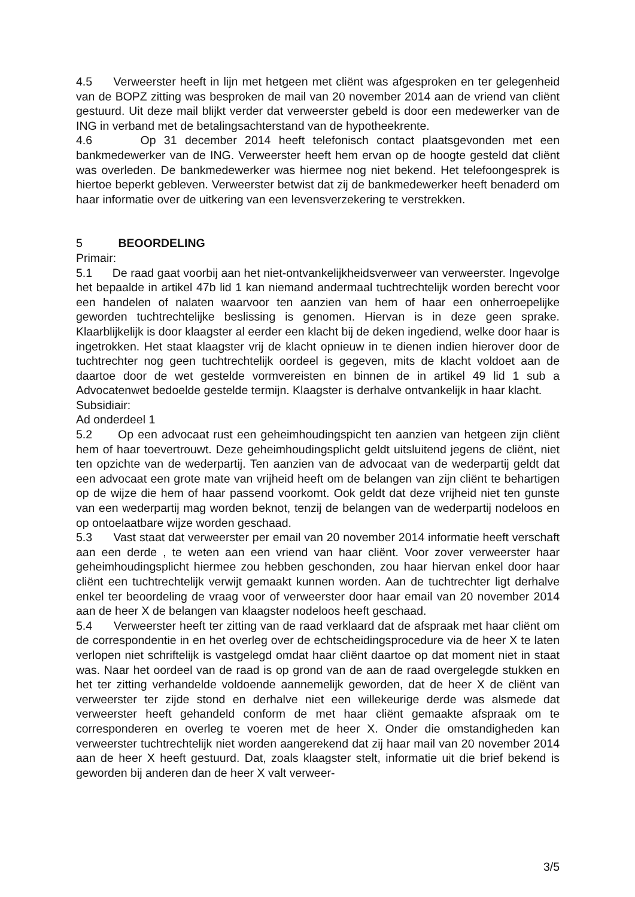4.5 Verweerster heeft in lijn met hetgeen met cliënt was afgesproken en ter gelegenheid van de BOPZ zitting was besproken de mail van 20 november 2014 aan de vriend van cliënt gestuurd. Uit deze mail blijkt verder dat verweerster gebeld is door een medewerker van de ING in verband met de betalingsachterstand van de hypotheekrente.
4.6 Op 31 december 2014 heeft telefonisch contact plaatsgevonden met een bankmedewerker van de ING. Verweerster heeft hem ervan op de hoogte gesteld dat cliënt was overleden. De bankmedewerker was hiermee nog niet bekend. Het telefoongesprek is hiertoe beperkt gebleven. Verweerster betwist dat zij de bankmedewerker heeft benaderd om haar informatie over de uitkering van een levensverzekering te verstrekken.
5 BEOORDELING
Primair:
5.1 De raad gaat voorbij aan het niet-ontvankelijkheidsverweer van verweerster. Ingevolge het bepaalde in artikel 47b lid 1 kan niemand andermaal tuchtrechtelijk worden berecht voor een handelen of nalaten waarvoor ten aanzien van hem of haar een onherroepelijke geworden tuchtrechtelijke beslissing is genomen. Hiervan is in deze geen sprake. Klaarblijkelijk is door klaagster al eerder een klacht bij de deken ingediend, welke door haar is ingetrokken. Het staat klaagster vrij de klacht opnieuw in te dienen indien hierover door de tuchtrechter nog geen tuchtrechtelijk oordeel is gegeven, mits de klacht voldoet aan de daartoe door de wet gestelde vormvereisten en binnen de in artikel 49 lid 1 sub a Advocatenwet bedoelde gestelde termijn. Klaagster is derhalve ontvankelijk in haar klacht.
Subsidiair:
Ad onderdeel 1
5.2 Op een advocaat rust een geheimhoudingspicht ten aanzien van hetgeen zijn cliënt hem of haar toevertrouwt. Deze geheimhoudingsplicht geldt uitsluitend jegens de cliënt, niet ten opzichte van de wederpartij. Ten aanzien van de advocaat van de wederpartij geldt dat een advocaat een grote mate van vrijheid heeft om de belangen van zijn cliënt te behartigen op de wijze die hem of haar passend voorkomt. Ook geldt dat deze vrijheid niet ten gunste van een wederpartij mag worden beknot, tenzij de belangen van de wederpartij nodeloos en op ontoelaatbare wijze worden geschaad.
5.3 Vast staat dat verweerster per email van 20 november 2014 informatie heeft verschaft aan een derde , te weten aan een vriend van haar cliënt. Voor zover verweerster haar geheimhoudingsplicht hiermee zou hebben geschonden, zou haar hiervan enkel door haar cliënt een tuchtrechtelijk verwijt gemaakt kunnen worden. Aan de tuchtrechter ligt derhalve enkel ter beoordeling de vraag voor of verweerster door haar email van 20 november 2014 aan de heer X de belangen van klaagster nodeloos heeft geschaad.
5.4 Verweerster heeft ter zitting van de raad verklaard dat de afspraak met haar cliënt om de correspondentie in en het overleg over de echtscheidingsprocedure via de heer X te laten verlopen niet schriftelijk is vastgelegd omdat haar cliënt daartoe op dat moment niet in staat was. Naar het oordeel van de raad is op grond van de aan de raad overgelegde stukken en het ter zitting verhandelde voldoende aannemelijk geworden, dat de heer X de cliënt van verweerster ter zijde stond en derhalve niet een willekeurige derde was alsmede dat verweerster heeft gehandeld conform de met haar cliënt gemaakte afspraak om te corresponderen en overleg te voeren met de heer X. Onder die omstandigheden kan verweerster tuchtrechtelijk niet worden aangerekend dat zij haar mail van 20 november 2014 aan de heer X heeft gestuurd. Dat, zoals klaagster stelt, informatie uit die brief bekend is geworden bij anderen dan de heer X valt verweer-
3/5